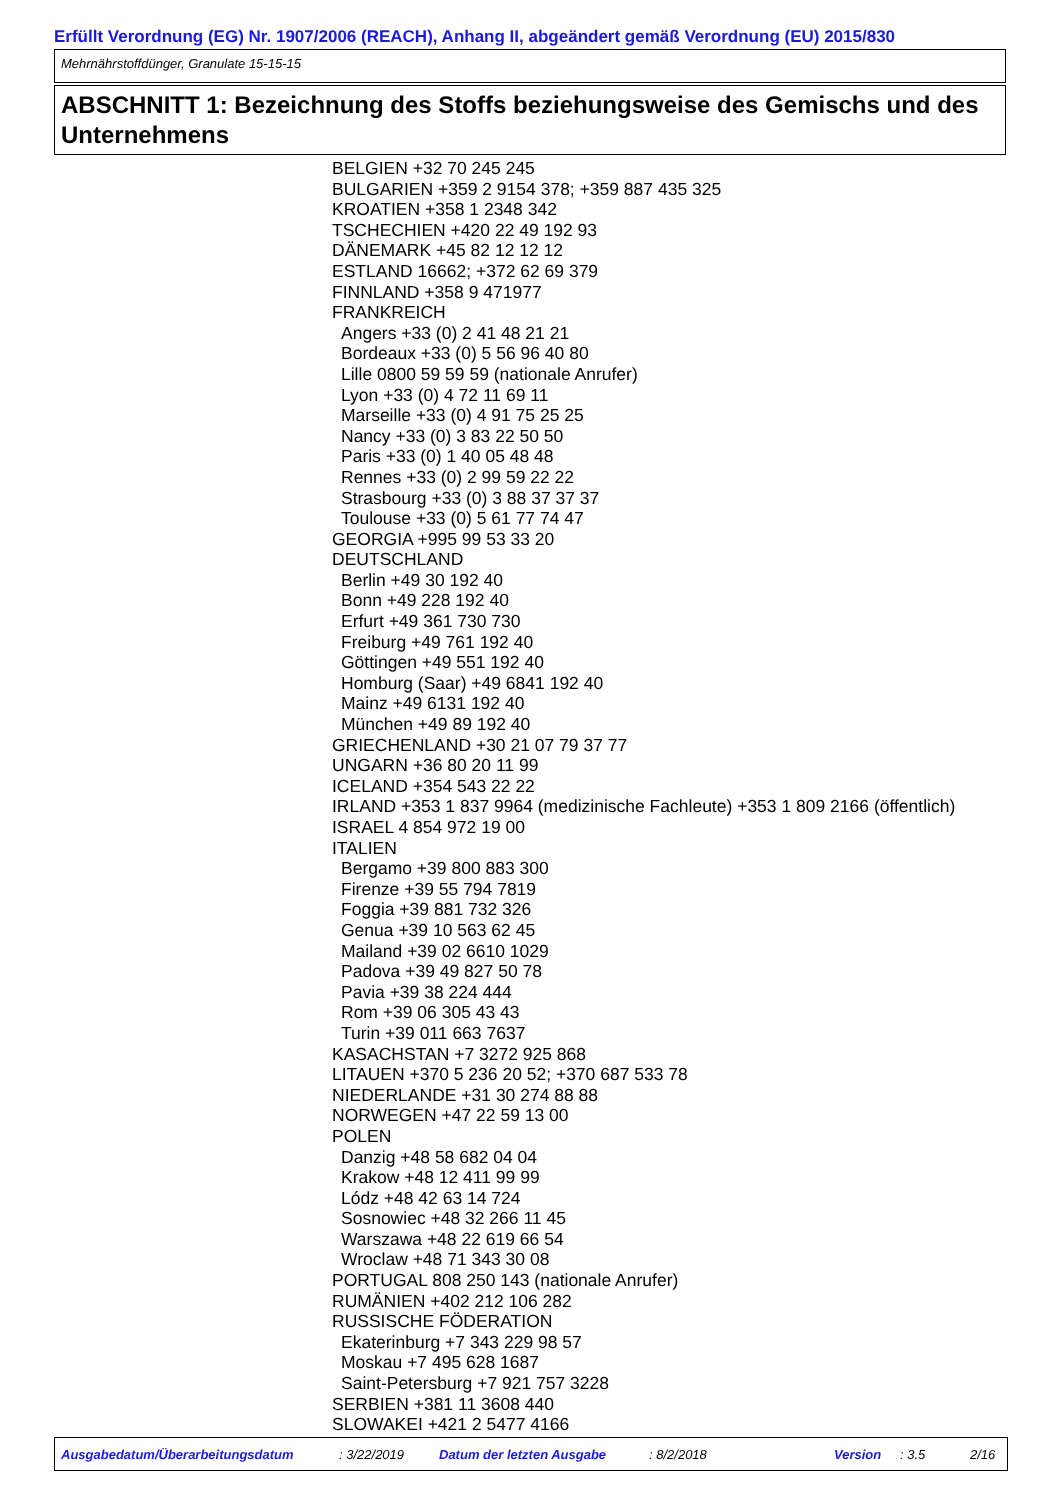Erfüllt Verordnung (EG) Nr. 1907/2006 (REACH), Anhang II, abgeändert gemäß Verordnung (EU) 2015/830
Mehrnährstoffdünger, Granulate 15-15-15
ABSCHNITT 1: Bezeichnung des Stoffs beziehungsweise des Gemischs und des Unternehmens
BELGIEN +32 70 245 245
BULGARIEN +359 2 9154 378; +359 887 435 325
KROATIEN +358 1 2348 342
TSCHECHIEN +420 22 49 192 93
DÄNEMARK +45 82 12 12 12
ESTLAND 16662; +372 62 69 379
FINNLAND +358 9 471977
FRANKREICH
Angers +33 (0) 2 41 48 21 21
Bordeaux +33 (0) 5 56 96 40 80
Lille 0800 59 59 59 (nationale Anrufer)
Lyon +33 (0) 4 72 11 69 11
Marseille +33 (0) 4 91 75 25 25
Nancy +33 (0) 3 83 22 50 50
Paris +33 (0) 1 40 05 48 48
Rennes +33 (0) 2 99 59 22 22
Strasbourg +33 (0) 3 88 37 37 37
Toulouse +33 (0) 5 61 77 74 47
GEORGIA +995 99 53 33 20
DEUTSCHLAND
Berlin +49 30 192 40
Bonn +49 228 192 40
Erfurt +49 361 730 730
Freiburg +49 761 192 40
Göttingen +49 551 192 40
Homburg (Saar) +49 6841 192 40
Mainz +49 6131 192 40
München +49 89 192 40
GRIECHENLAND +30 21 07 79 37 77
UNGARN +36 80 20 11 99
ICELAND +354 543 22 22
IRLAND +353 1 837 9964 (medizinische Fachleute) +353 1 809 2166 (öffentlich)
ISRAEL 4 854 972 19 00
ITALIEN
Bergamo +39 800 883 300
Firenze +39 55 794 7819
Foggia +39 881 732 326
Genua +39 10 563 62 45
Mailand +39 02 6610 1029
Padova +39 49 827 50 78
Pavia +39 38 224 444
Rom +39 06 305 43 43
Turin +39 011 663 7637
KASACHSTAN +7 3272 925 868
LITAUEN +370 5 236 20 52; +370 687 533 78
NIEDERLANDE +31 30 274 88 88
NORWEGEN +47 22 59 13 00
POLEN
Danzig +48 58 682 04 04
Krakow +48 12 411 99 99
Lódz +48 42 63 14 724
Sosnowiec +48 32 266 11 45
Warszawa +48 22 619 66 54
Wroclaw +48 71 343 30 08
PORTUGAL 808 250 143 (nationale Anrufer)
RUMÄNIEN +402 212 106 282
RUSSISCHE FÖDERATION
Ekaterinburg +7 343 229 98 57
Moskau +7 495 628 1687
Saint-Petersburg +7 921 757 3228
SERBIEN +381 11 3608 440
SLOWAKEI +421 2 5477 4166
Ausgabedatum/Überarbeitungsdatum : 3/22/2019 Datum der letzten Ausgabe : 8/2/2018 Version : 3.5 2/16